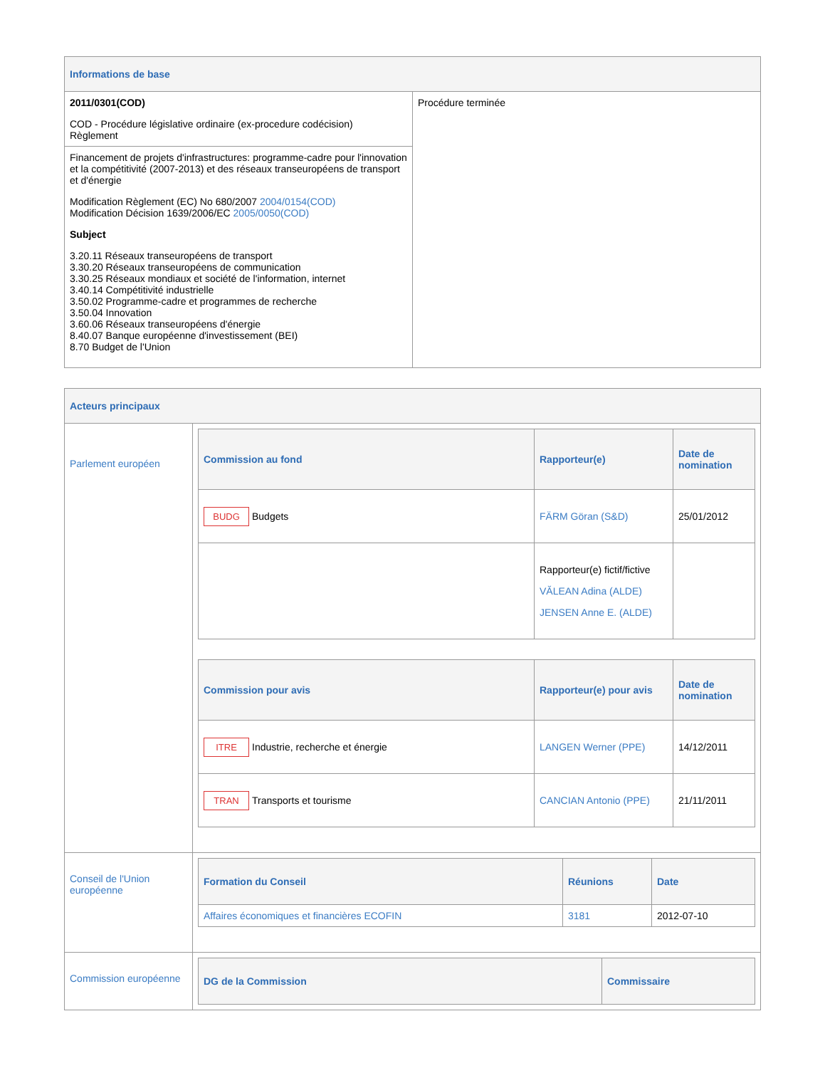| Informations de base | |
| --- | --- |
| 2011/0301(COD) COD - Procédure législative ordinaire (ex-procedure codécision) Règlement | Procédure terminée |
| Financement de projets d'infrastructures: programme-cadre pour l'innovation et la compétitivité (2007-2013) et des réseaux transeuropéens de transport et d'énergie Modification Règlement (EC) No 680/2007 2004/0154(COD) Modification Décision 1639/2006/EC 2005/0050(COD) Subject 3.20.11 Réseaux transeuropéens de transport 3.30.20 Réseaux transeuropéens de communication 3.30.25 Réseaux mondiaux et société de l'information, internet 3.40.14 Compétitivité industrielle 3.50.02 Programme-cadre et programmes de recherche 3.50.04 Innovation 3.60.06 Réseaux transeuropéens d'énergie 8.40.07 Banque européenne d'investissement (BEI) 8.70 Budget de l'Union | |
| Acteurs principaux | |
| --- | --- |
| Parlement européen | / Commission au fond / Rapporteur(e) / Date de nomination / / --- / --- / --- / / BUDG Budgets / FÄRM Göran (S&D) / 25/01/2012 / / / Rapporteur(e) fictif/fictive VĂLEAN Adina (ALDE) JENSEN Anne E. (ALDE) / / / Commission pour avis / Rapporteur(e) pour avis / Date de nomination / / --- / --- / --- / / ITRE Industrie, recherche et énergie / LANGEN Werner (PPE) / 14/12/2011 / / TRAN Transports et tourisme / CANCIAN Antonio (PPE) / 21/11/2011 / |
| Conseil de l'Union européenne | / Formation du Conseil / Réunions / Date / / --- / --- / --- / / Affaires économiques et financières ECOFIN / 3181 / 2012-07-10 / |
| Commission européenne | / DG de la Commission / Commissaire / / --- / --- / |